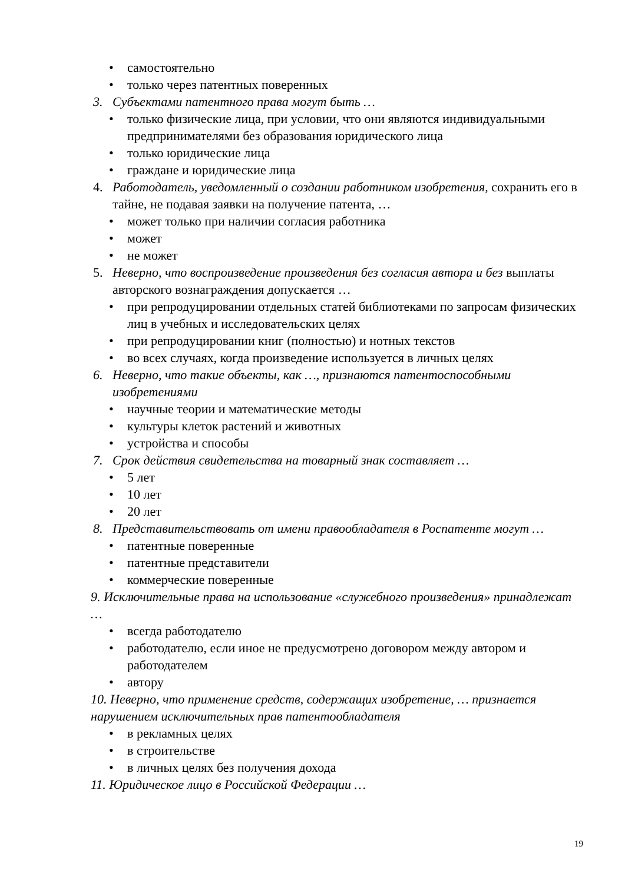• самостоятельно
• только через патентных поверенных
3. Субъектами патентного права могут быть …
• только физические лица, при условии, что они являются индивидуальными предпринимателями без образования юридического лица
• только юридические лица
• граждане и юридические лица
4. Работодатель, уведомленный о создании работником изобретения, сохранить его в тайне, не подавая заявки на получение патента, …
• может только при наличии согласия работника
• может
• не может
5. Неверно, что воспроизведение произведения без согласия автора и без выплаты авторского вознаграждения допускается …
• при репродуцировании отдельных статей библиотеками по запросам физических лиц в учебных и исследовательских целях
• при репродуцировании книг (полностью) и нотных текстов
• во всех случаях, когда произведение используется в личных целях
6. Неверно, что такие объекты, как …, признаются патентоспособными изобретениями
• научные теории и математические методы
• культуры клеток растений и животных
• устройства и способы
7. Срок действия свидетельства на товарный знак составляет …
• 5 лет
• 10 лет
• 20 лет
8. Представительствовать от имени правообладателя в Роспатенте могут …
• патентные поверенные
• патентные представители
• коммерческие поверенные
9. Исключительные права на использование «служебного произведения» принадлежат …
• всегда работодателю
• работодателю, если иное не предусмотрено договором между автором и работодателем
• автору
10. Неверно, что применение средств, содержащих изобретение, … признается нарушением исключительных прав патентообладателя
• в рекламных целях
• в строительстве
• в личных целях без получения дохода
11. Юридическое лицо в Российской Федерации …
19